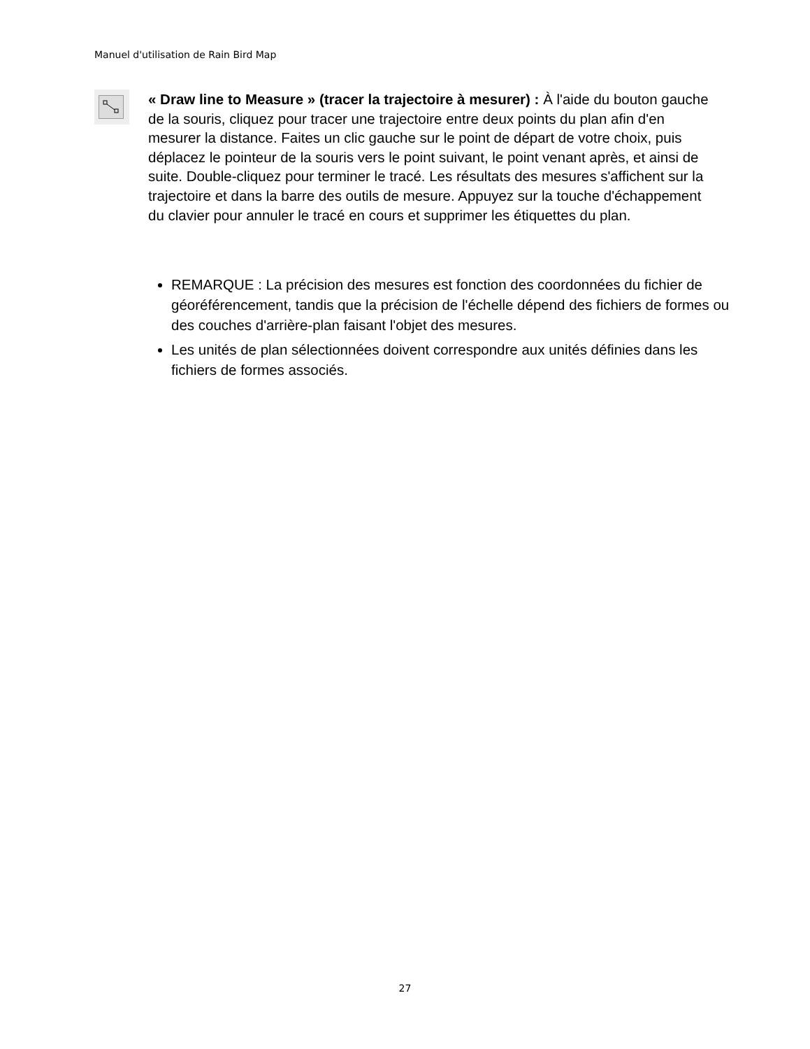Manuel d'utilisation de Rain Bird Map
« Draw line to Measure » (tracer la trajectoire à mesurer) : À l'aide du bouton gauche de la souris, cliquez pour tracer une trajectoire entre deux points du plan afin d'en mesurer la distance. Faites un clic gauche sur le point de départ de votre choix, puis déplacez le pointeur de la souris vers le point suivant, le point venant après, et ainsi de suite. Double-cliquez pour terminer le tracé. Les résultats des mesures s'affichent sur la trajectoire et dans la barre des outils de mesure. Appuyez sur la touche d'échappement du clavier pour annuler le tracé en cours et supprimer les étiquettes du plan.
REMARQUE : La précision des mesures est fonction des coordonnées du fichier de géoréférencement, tandis que la précision de l'échelle dépend des fichiers de formes ou des couches d'arrière-plan faisant l'objet des mesures.
Les unités de plan sélectionnées doivent correspondre aux unités définies dans les fichiers de formes associés.
27